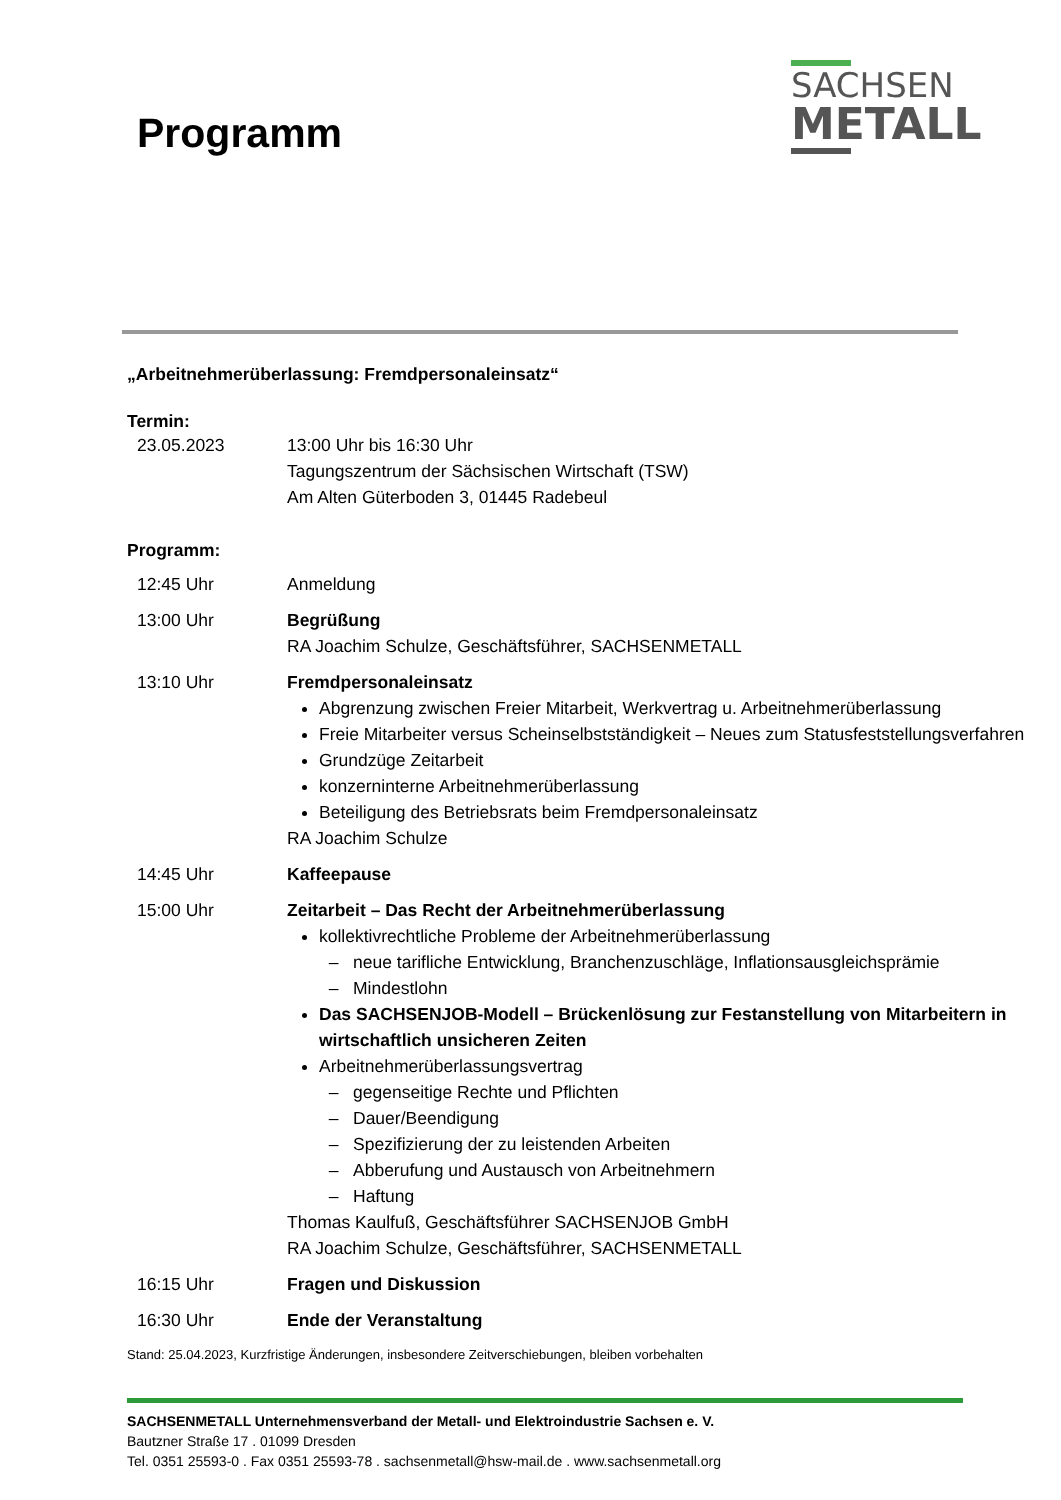Programm
SACHSEN
METALL
„Arbeitnehmerüberlassung: Fremdpersonaleinsatz“
Termin:
23.05.2023 13:00 Uhr bis 16:30 Uhr
Tagungszentrum der Sächsischen Wirtschaft (TSW)
Am Alten Güterboden 3, 01445 Radebeul
Programm:
12:45 Uhr Anmeldung
13:00 Uhr Begrüßung
RA Joachim Schulze, Geschäftsführer, SACHSENMETALL
13:10 Uhr Fremdpersonaleinsatz
Abgrenzung zwischen Freier Mitarbeit, Werkvertrag u. Arbeitnehmerüberlassung
Freie Mitarbeiter versus Scheinselbstständigkeit – Neues zum Statusfeststellungsverfahren
Grundzüge Zeitarbeit
konzerninterne Arbeitnehmerüberlassung
Beteiligung des Betriebsrats beim Fremdpersonaleinsatz
RA Joachim Schulze
14:45 Uhr Kaffeepause
15:00 Uhr Zeitarbeit – Das Recht der Arbeitnehmerüberlassung
kollektivrechtliche Probleme der Arbeitnehmerüberlassung
neue tarifliche Entwicklung, Branchenzuschläge, Inflationsausgleichsprämie
Mindestlohn
Das SACHSENJOB-Modell – Brückenlösung zur Festanstellung von Mitarbeitern in wirtschaftlich unsicheren Zeiten
Arbeitnehmerüberlassungsvertrag
gegenseitige Rechte und Pflichten
Dauer/Beendigung
Spezifizierung der zu leistenden Arbeiten
Abberufung und Austausch von Arbeitnehmern
Haftung
Thomas Kaulfuß, Geschäftsführer SACHSENJOB GmbH
RA Joachim Schulze, Geschäftsführer, SACHSENMETALL
16:15 Uhr Fragen und Diskussion
16:30 Uhr Ende der Veranstaltung
Stand: 25.04.2023, Kurzfristige Änderungen, insbesondere Zeitverschiebungen, bleiben vorbehalten
SACHSENMETALL Unternehmensverband der Metall- und Elektroindustrie Sachsen e. V.
Bautzner Straße 17 . 01099 Dresden
Tel. 0351 25593-0 . Fax 0351 25593-78 . sachsenmetall@hsw-mail.de . www.sachsenmetall.org